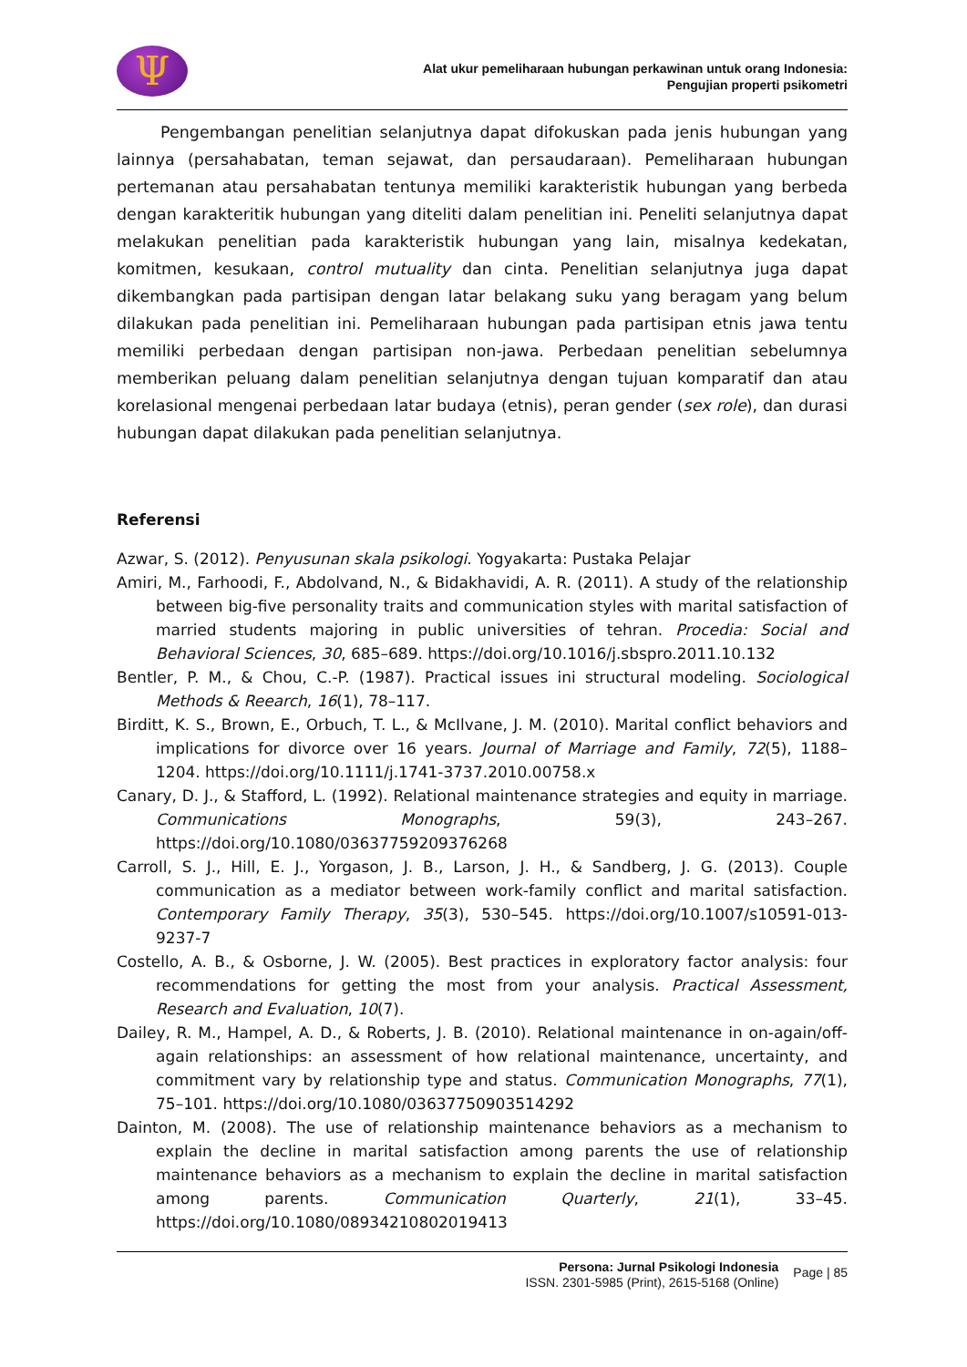Ψ
Alat ukur pemeliharaan hubungan perkawinan untuk orang Indonesia:
Pengujian properti psikometri
Pengembangan penelitian selanjutnya dapat difokuskan pada jenis hubungan yang lainnya (persahabatan, teman sejawat, dan persaudaraan). Pemeliharaan hubungan pertemanan atau persahabatan tentunya memiliki karakteristik hubungan yang berbeda dengan karakteritik hubungan yang diteliti dalam penelitian ini. Peneliti selanjutnya dapat melakukan penelitian pada karakteristik hubungan yang lain, misalnya kedekatan, komitmen, kesukaan, control mutuality dan cinta. Penelitian selanjutnya juga dapat dikembangkan pada partisipan dengan latar belakang suku yang beragam yang belum dilakukan pada penelitian ini. Pemeliharaan hubungan pada partisipan etnis jawa tentu memiliki perbedaan dengan partisipan non-jawa. Perbedaan penelitian sebelumnya memberikan peluang dalam penelitian selanjutnya dengan tujuan komparatif dan atau korelasional mengenai perbedaan latar budaya (etnis), peran gender (sex role), dan durasi hubungan dapat dilakukan pada penelitian selanjutnya.
Referensi
Azwar, S. (2012). Penyusunan skala psikologi. Yogyakarta: Pustaka Pelajar
Amiri, M., Farhoodi, F., Abdolvand, N., & Bidakhavidi, A. R. (2011). A study of the relationship between big-five personality traits and communication styles with marital satisfaction of married students majoring in public universities of tehran. Procedia: Social and Behavioral Sciences, 30, 685–689. https://doi.org/10.1016/j.sbspro.2011.10.132
Bentler, P. M., & Chou, C.-P. (1987). Practical issues ini structural modeling. Sociological Methods & Reearch, 16(1), 78–117.
Birditt, K. S., Brown, E., Orbuch, T. L., & McIlvane, J. M. (2010). Marital conflict behaviors and implications for divorce over 16 years. Journal of Marriage and Family, 72(5), 1188–1204. https://doi.org/10.1111/j.1741-3737.2010.00758.x
Canary, D. J., & Stafford, L. (1992). Relational maintenance strategies and equity in marriage. Communications Monographs, 59(3), 243–267. https://doi.org/10.1080/03637759209376268
Carroll, S. J., Hill, E. J., Yorgason, J. B., Larson, J. H., & Sandberg, J. G. (2013). Couple communication as a mediator between work-family conflict and marital satisfaction. Contemporary Family Therapy, 35(3), 530–545. https://doi.org/10.1007/s10591-013-9237-7
Costello, A. B., & Osborne, J. W. (2005). Best practices in exploratory factor analysis: four recommendations for getting the most from your analysis. Practical Assessment, Research and Evaluation, 10(7).
Dailey, R. M., Hampel, A. D., & Roberts, J. B. (2010). Relational maintenance in on-again/off-again relationships: an assessment of how relational maintenance, uncertainty, and commitment vary by relationship type and status. Communication Monographs, 77(1), 75–101. https://doi.org/10.1080/03637750903514292
Dainton, M. (2008). The use of relationship maintenance behaviors as a mechanism to explain the decline in marital satisfaction among parents the use of relationship maintenance behaviors as a mechanism to explain the decline in marital satisfaction among parents. Communication Quarterly, 21(1), 33–45. https://doi.org/10.1080/08934210802019413
Persona: Jurnal Psikologi Indonesia
ISSN. 2301-5985 (Print), 2615-5168 (Online)
Page | 85